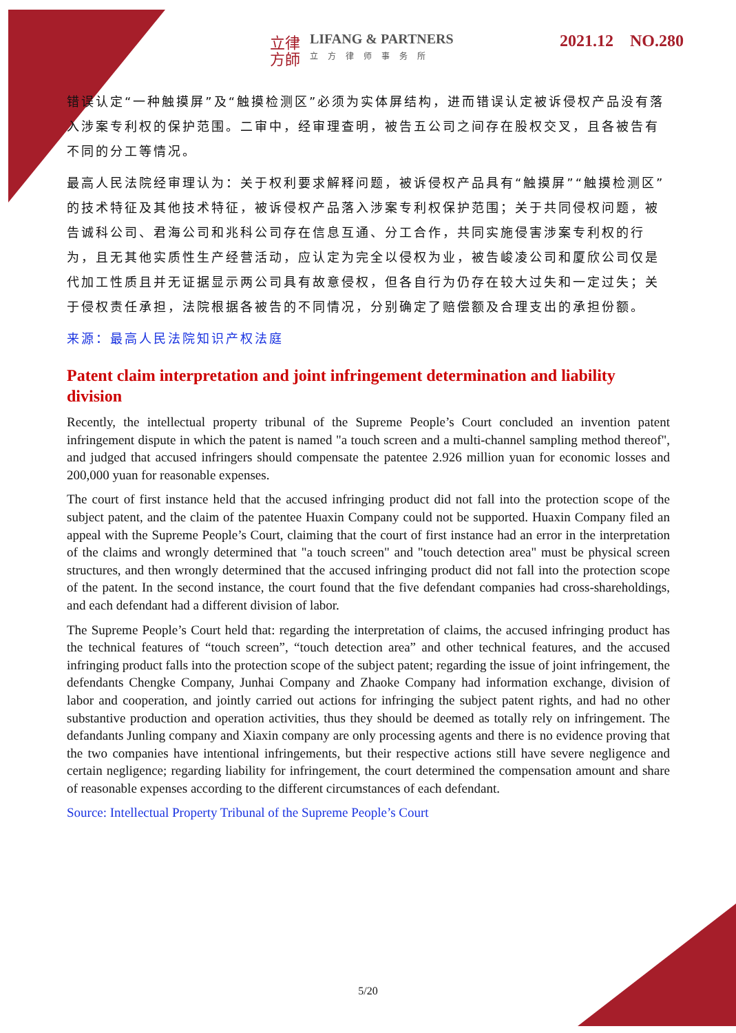立律方師 LIFANG & PARTNERS 立方律师事务所
2021.12 NO.280
错误认定“一种触摸屏”及“触摸检测区”必须为实体屏结构，进而错误认定被诉侵权产品没有落入涉案专利权的保护范围。二审中，经审理查明，被告五公司之间存在股权交叉，且各被告有不同的分工等情况。
最高人民法院经审理认为：关于权利要求解释问题，被诉侵权产品具有“触摸屏”“触摸检测区”的技术特征及其他技术特征，被诉侵权产品落入涉案专利权保护范围；关于共同侵权问题，被告诚科公司、君海公司和兆科公司存在信息互通、分工合作，共同实施侵害涉案专利权的行为，且无其他实质性生产经营活动，应认定为完全以侵权为业，被告峻凌公司和厦欣公司仅是代加工性质且并无证据显示两公司具有故意侵权，但各自行为仍存在较大过失和一定过失；关于侵权责任承担，法院根据各被告的不同情况，分别确定了赔偿额及合理支出的承担份额。
来源：最高人民法院知识产权法庭
Patent claim interpretation and joint infringement determination and liability division
Recently, the intellectual property tribunal of the Supreme People’s Court concluded an invention patent infringement dispute in which the patent is named "a touch screen and a multi-channel sampling method thereof", and judged that accused infringers should compensate the patentee 2.926 million yuan for economic losses and 200,000 yuan for reasonable expenses.
The court of first instance held that the accused infringing product did not fall into the protection scope of the subject patent, and the claim of the patentee Huaxin Company could not be supported. Huaxin Company filed an appeal with the Supreme People’s Court, claiming that the court of first instance had an error in the interpretation of the claims and wrongly determined that "a touch screen" and "touch detection area" must be physical screen structures, and then wrongly determined that the accused infringing product did not fall into the protection scope of the patent. In the second instance, the court found that the five defendant companies had cross-shareholdings, and each defendant had a different division of labor.
The Supreme People’s Court held that: regarding the interpretation of claims, the accused infringing product has the technical features of “touch screen”, “touch detection area” and other technical features, and the accused infringing product falls into the protection scope of the subject patent; regarding the issue of joint infringement, the defendants Chengke Company, Junhai Company and Zhaoke Company had information exchange, division of labor and cooperation, and jointly carried out actions for infringing the subject patent rights, and had no other substantive production and operation activities, thus they should be deemed as totally rely on infringement. The defandants Junling company and Xiaxin company are only processing agents and there is no evidence proving that the two companies have intentional infringements, but their respective actions still have severe negligence and certain negligence; regarding liability for infringement, the court determined the compensation amount and share of reasonable expenses according to the different circumstances of each defendant.
Source: Intellectual Property Tribunal of the Supreme People’s Court
5/20